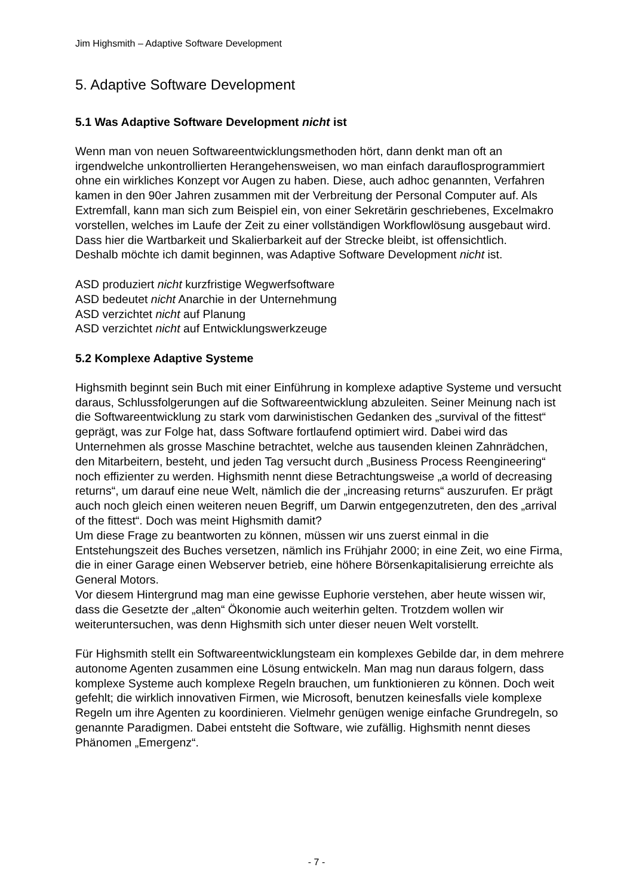Jim Highsmith – Adaptive Software Development
5. Adaptive Software Development
5.1 Was Adaptive Software Development nicht ist
Wenn man von neuen Softwareentwicklungsmethoden hört, dann denkt man oft an irgendwelche unkontrollierten Herangehensweisen, wo man einfach darauflosprogrammiert ohne ein wirkliches Konzept vor Augen zu haben. Diese, auch adhoc genannten, Verfahren kamen in den 90er Jahren zusammen mit der Verbreitung der Personal Computer auf. Als Extremfall, kann man sich zum Beispiel ein, von einer Sekretärin geschriebenes, Excelmakro vorstellen, welches im Laufe der Zeit zu einer vollständigen Workflowlösung ausgebaut wird. Dass hier die Wartbarkeit und Skalierbarkeit auf der Strecke bleibt, ist offensichtlich.
Deshalb möchte ich damit beginnen, was Adaptive Software Development nicht ist.
ASD produziert nicht kurzfristige Wegwerfsoftware
ASD bedeutet nicht Anarchie in der Unternehmung
ASD verzichtet nicht auf Planung
ASD verzichtet nicht auf Entwicklungswerkzeuge
5.2 Komplexe Adaptive Systeme
Highsmith beginnt sein Buch mit einer Einführung in komplexe adaptive Systeme und versucht daraus, Schlussfolgerungen auf die Softwareentwicklung abzuleiten. Seiner Meinung nach ist die Softwareentwicklung zu stark vom darwinistischen Gedanken des „survival of the fittest“ geprägt, was zur Folge hat, dass Software fortlaufend optimiert wird. Dabei wird das Unternehmen als grosse Maschine betrachtet, welche aus tausenden kleinen Zahnrädchen, den Mitarbeitern, besteht, und jeden Tag versucht durch „Business Process Reengineering“ noch effizienter zu werden. Highsmith nennt diese Betrachtungsweise „a world of decreasing returns“, um darauf eine neue Welt, nämlich die der „increasing returns“ auszurufen. Er prägt auch noch gleich einen weiteren neuen Begriff, um Darwin entgegenzutreten, den des „arrival of the fittest“. Doch was meint Highsmith damit?
Um diese Frage zu beantworten zu können, müssen wir uns zuerst einmal in die Entstehungszeit des Buches versetzen, nämlich ins Frühjahr 2000; in eine Zeit, wo eine Firma, die in einer Garage einen Webserver betrieb, eine höhere Börsenkapitalisierung erreichte als General Motors.
Vor diesem Hintergrund mag man eine gewisse Euphorie verstehen, aber heute wissen wir, dass die Gesetzte der „alten“ Ökonomie auch weiterhin gelten. Trotzdem wollen wir weiteruntersuchen, was denn Highsmith sich unter dieser neuen Welt vorstellt.
Für Highsmith stellt ein Softwareentwicklungsteam ein komplexes Gebilde dar, in dem mehrere autonome Agenten zusammen eine Lösung entwickeln. Man mag nun daraus folgern, dass komplexe Systeme auch komplexe Regeln brauchen, um funktionieren zu können. Doch weit gefehlt; die wirklich innovativen Firmen, wie Microsoft, benutzen keinesfalls viele komplexe Regeln um ihre Agenten zu koordinieren. Vielmehr genügen wenige einfache Grundregeln, so genannte Paradigmen. Dabei entsteht die Software, wie zufällig. Highsmith nennt dieses Phänomen „Emergenz“.
- 7 -